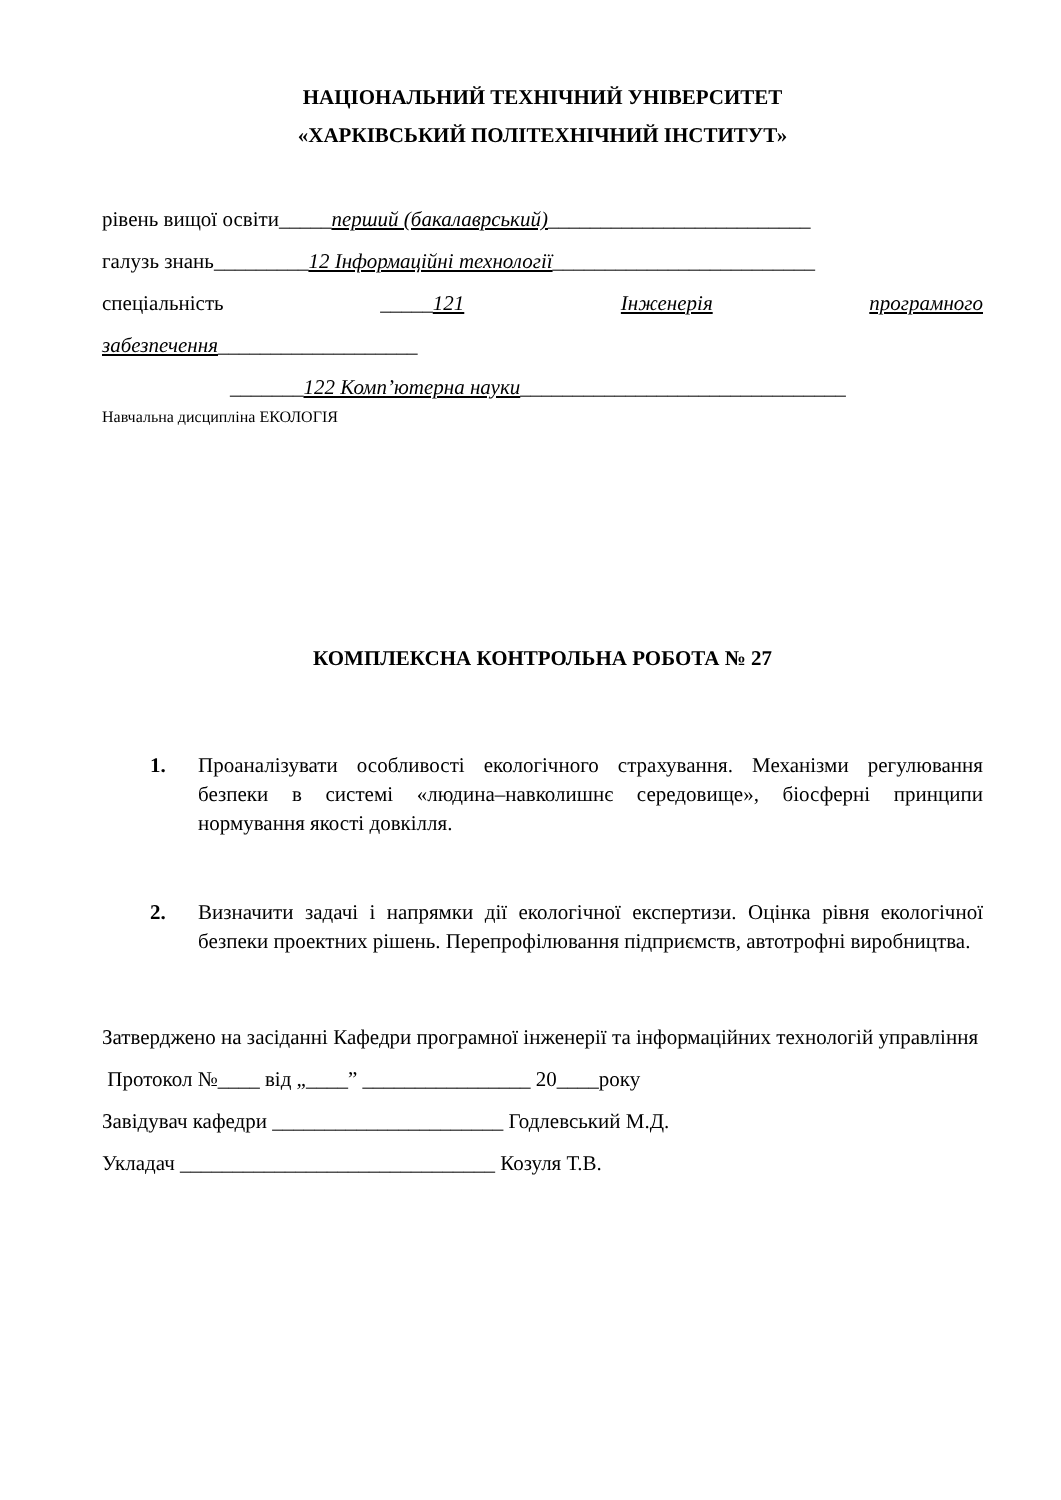НАЦІОНАЛЬНИЙ ТЕХНІЧНИЙ УНІВЕРСИТЕТ
«ХАРКІВСЬКИЙ ПОЛІТЕХНІЧНИЙ ІНСТИТУТ»
рівень вищої освіти_____перший (бакалаврський)_________________________
галузь знань_________12 Інформаційні технології_________________________
спеціальність _____121 Інженерія програмного
забезпечення___________________
_______122 Комп’ютерна науки_______________________________
Навчальна дисципліна ЕКОЛОГІЯ
КОМПЛЕКСНА КОНТРОЛЬНА РОБОТА № 27
1. Проаналізувати особливості екологічного страхування. Механізми регулювання безпеки в системі «людина–навколишнє середовище», біосферні принципи нормування якості довкілля.
2. Визначити задачі і напрямки дії екологічної експертизи. Оцінка рівня екологічної безпеки проектних рішень. Перепрофілювання підприємств, автотрофні виробництва.
Затверджено на засіданні Кафедри програмної інженерії та інформаційних технологій управління
Протокол №____ від „____” ________________ 20____року
Завідувач кафедри ______________________ Годлевський М.Д.
Укладач ______________________________ Козуля Т.В.